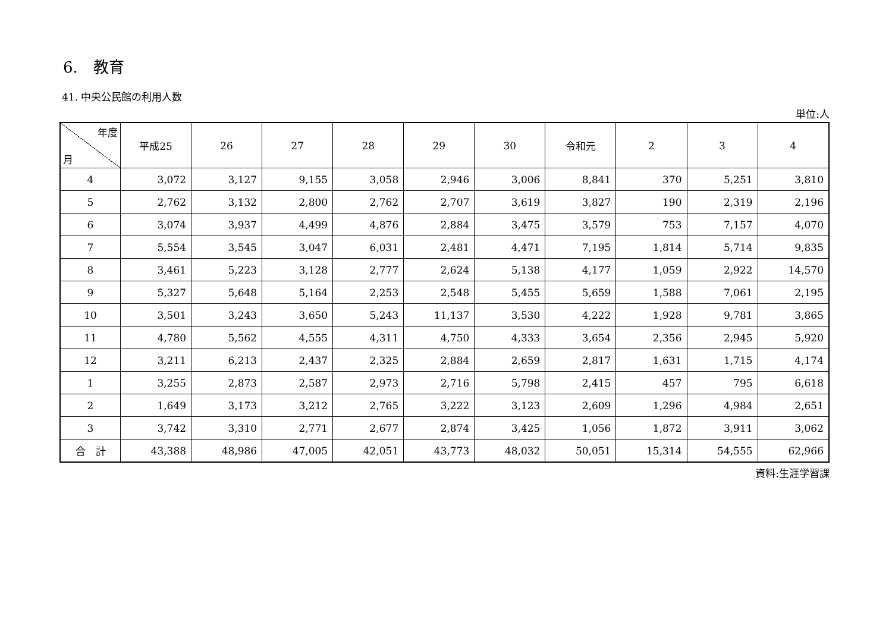6.　教育
41. 中央公民館の利用人数
単位:人
| 年度 月 | 平成25 | 26 | 27 | 28 | 29 | 30 | 令和元 | 2 | 3 | 4 |
| --- | --- | --- | --- | --- | --- | --- | --- | --- | --- | --- |
| 4 | 3,072 | 3,127 | 9,155 | 3,058 | 2,946 | 3,006 | 8,841 | 370 | 5,251 | 3,810 |
| 5 | 2,762 | 3,132 | 2,800 | 2,762 | 2,707 | 3,619 | 3,827 | 190 | 2,319 | 2,196 |
| 6 | 3,074 | 3,937 | 4,499 | 4,876 | 2,884 | 3,475 | 3,579 | 753 | 7,157 | 4,070 |
| 7 | 5,554 | 3,545 | 3,047 | 6,031 | 2,481 | 4,471 | 7,195 | 1,814 | 5,714 | 9,835 |
| 8 | 3,461 | 5,223 | 3,128 | 2,777 | 2,624 | 5,138 | 4,177 | 1,059 | 2,922 | 14,570 |
| 9 | 5,327 | 5,648 | 5,164 | 2,253 | 2,548 | 5,455 | 5,659 | 1,588 | 7,061 | 2,195 |
| 10 | 3,501 | 3,243 | 3,650 | 5,243 | 11,137 | 3,530 | 4,222 | 1,928 | 9,781 | 3,865 |
| 11 | 4,780 | 5,562 | 4,555 | 4,311 | 4,750 | 4,333 | 3,654 | 2,356 | 2,945 | 5,920 |
| 12 | 3,211 | 6,213 | 2,437 | 2,325 | 2,884 | 2,659 | 2,817 | 1,631 | 1,715 | 4,174 |
| 1 | 3,255 | 2,873 | 2,587 | 2,973 | 2,716 | 5,798 | 2,415 | 457 | 795 | 6,618 |
| 2 | 1,649 | 3,173 | 3,212 | 2,765 | 3,222 | 3,123 | 2,609 | 1,296 | 4,984 | 2,651 |
| 3 | 3,742 | 3,310 | 2,771 | 2,677 | 2,874 | 3,425 | 1,056 | 1,872 | 3,911 | 3,062 |
| 合 計 | 43,388 | 48,986 | 47,005 | 42,051 | 43,773 | 48,032 | 50,051 | 15,314 | 54,555 | 62,966 |
資料:生涯学習課